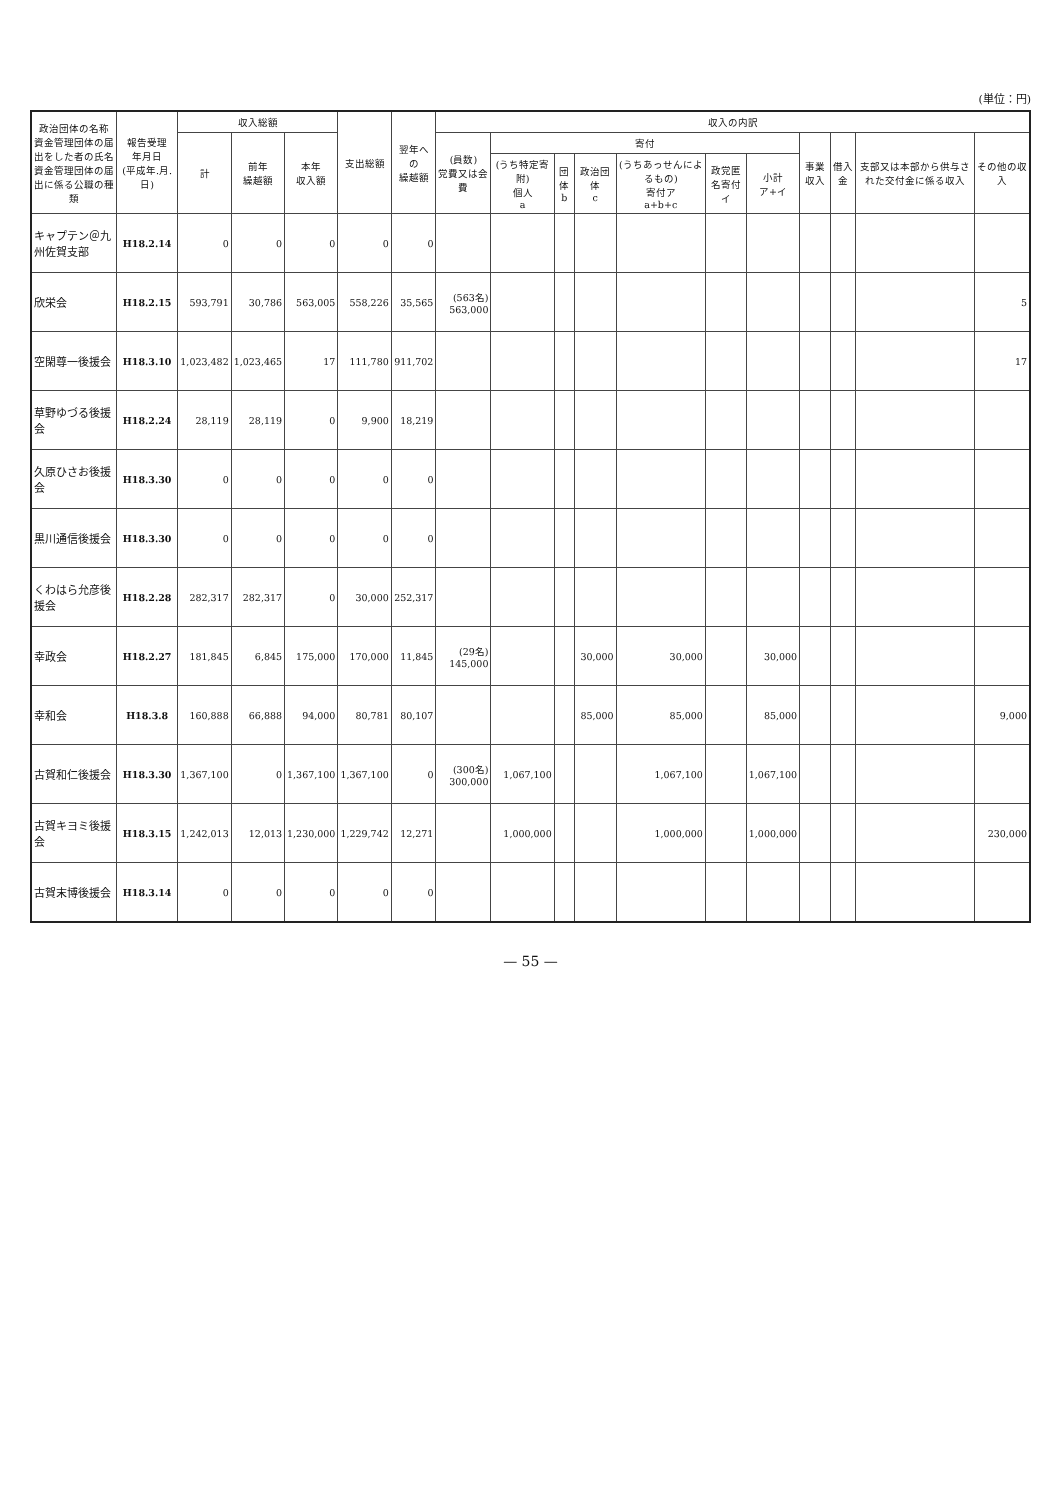(単位：円)
| 政治団体の名称 資金管理団体の届出をした者の氏名 資金管理団体の届出に係る公職の種類 | 報告受理 年月日 (平成年.月.日) | 収入総額 | | | 支出総額 | 翌年への 繰越額 | 収入の内訳 | | | | | | | | | | |
| --- | --- | --- | --- | --- | --- | --- | --- | --- | --- | --- | --- | --- | --- | --- | --- | --- | --- |
| | | 計 | 前年 繰越額 | 本年 収入額 | | | (員数) 党費又は会費 | 寄付 | | | | | | 事業収入 | 借入金 | 支部又は本部から供与された交付金に係る収入 | その他の収入 |
| | | | | | | | | (うち特定寄附) 個人 a | 団体 b | 政治団体 c | (うちあっせんによるもの) 寄付ア a+b+c | 政党匿名寄付 イ | 小計 ア+イ | | | | |
| キャプテン＠九州佐賀支部 | H18.2.14 | 0 | 0 | 0 | 0 | 0 | | | | | | | | | | | |
| 欣栄会 | H18.2.15 | 593,791 | 30,786 | 563,005 | 558,226 | 35,565 | (563名) 563,000 | | | | | | | | | | 5 |
| 空閑尊一後援会 | H18.3.10 | 1,023,482 | 1,023,465 | 17 | 111,780 | 911,702 | | | | | | | | | | | 17 |
| 草野ゆづる後援会 | H18.2.24 | 28,119 | 28,119 | 0 | 9,900 | 18,219 | | | | | | | | | | | |
| 久原ひさお後援会 | H18.3.30 | 0 | 0 | 0 | 0 | 0 | | | | | | | | | | | |
| 黒川通信後援会 | H18.3.30 | 0 | 0 | 0 | 0 | 0 | | | | | | | | | | | |
| くわはら允彦後援会 | H18.2.28 | 282,317 | 282,317 | 0 | 30,000 | 252,317 | | | | | | | | | | | |
| 幸政会 | H18.2.27 | 181,845 | 6,845 | 175,000 | 170,000 | 11,845 | (29名) 145,000 | | | 30,000 | 30,000 | | 30,000 | | | | |
| 幸和会 | H18.3.8 | 160,888 | 66,888 | 94,000 | 80,781 | 80,107 | | | | 85,000 | 85,000 | | 85,000 | | | | 9,000 |
| 古賀和仁後援会 | H18.3.30 | 1,367,100 | 0 | 1,367,100 | 1,367,100 | 0 | (300名) 300,000 | 1,067,100 | | | 1,067,100 | | 1,067,100 | | | | |
| 古賀キヨミ後援会 | H18.3.15 | 1,242,013 | 12,013 | 1,230,000 | 1,229,742 | 12,271 | | 1,000,000 | | | 1,000,000 | | 1,000,000 | | | | 230,000 |
| 古賀末博後援会 | H18.3.14 | 0 | 0 | 0 | 0 | 0 | | | | | | | | | | | |
— 55 —